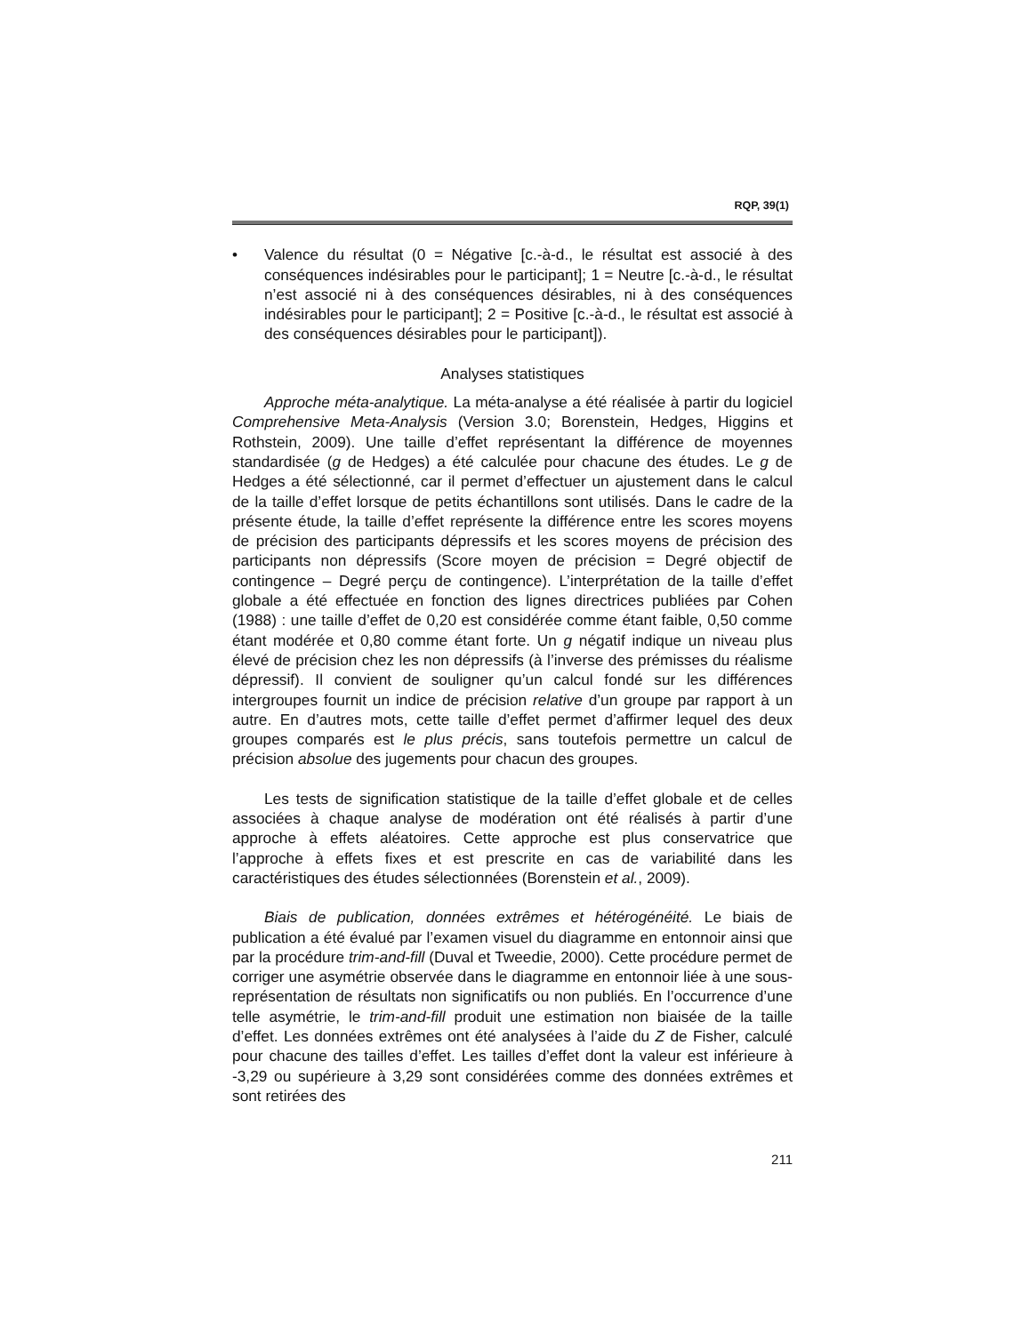RQP, 39(1)
• Valence du résultat (0 = Négative [c.-à-d., le résultat est associé à des conséquences indésirables pour le participant]; 1 = Neutre [c.-à-d., le résultat n’est associé ni à des conséquences désirables, ni à des conséquences indésirables pour le participant]; 2 = Positive [c.-à-d., le résultat est associé à des conséquences désirables pour le participant]).
Analyses statistiques
Approche méta-analytique. La méta-analyse a été réalisée à partir du logiciel Comprehensive Meta-Analysis (Version 3.0; Borenstein, Hedges, Higgins et Rothstein, 2009). Une taille d’effet représentant la différence de moyennes standardisée (g de Hedges) a été calculée pour chacune des études. Le g de Hedges a été sélectionné, car il permet d’effectuer un ajustement dans le calcul de la taille d’effet lorsque de petits échantillons sont utilisés. Dans le cadre de la présente étude, la taille d’effet représente la différence entre les scores moyens de précision des participants dépressifs et les scores moyens de précision des participants non dépressifs (Score moyen de précision = Degré objectif de contingence – Degré perçu de contingence). L’interprétation de la taille d’effet globale a été effectuée en fonction des lignes directrices publiées par Cohen (1988) : une taille d’effet de 0,20 est considérée comme étant faible, 0,50 comme étant modérée et 0,80 comme étant forte. Un g négatif indique un niveau plus élevé de précision chez les non dépressifs (à l’inverse des prémisses du réalisme dépressif). Il convient de souligner qu’un calcul fondé sur les différences intergroupes fournit un indice de précision relative d’un groupe par rapport à un autre. En d’autres mots, cette taille d’effet permet d’affirmer lequel des deux groupes comparés est le plus précis, sans toutefois permettre un calcul de précision absolue des jugements pour chacun des groupes.
Les tests de signification statistique de la taille d’effet globale et de celles associées à chaque analyse de modération ont été réalisés à partir d’une approche à effets aléatoires. Cette approche est plus conservatrice que l’approche à effets fixes et est prescrite en cas de variabilité dans les caractéristiques des études sélectionnées (Borenstein et al., 2009).
Biais de publication, données extrêmes et hétérogénéité. Le biais de publication a été évalué par l’examen visuel du diagramme en entonnoir ainsi que par la procédure trim-and-fill (Duval et Tweedie, 2000). Cette procédure permet de corriger une asymétrie observée dans le diagramme en entonnoir liée à une sous-représentation de résultats non significatifs ou non publiés. En l’occurrence d’une telle asymétrie, le trim-and-fill produit une estimation non biaisée de la taille d’effet. Les données extrêmes ont été analysées à l’aide du Z de Fisher, calculé pour chacune des tailles d’effet. Les tailles d’effet dont la valeur est inférieure à -3,29 ou supérieure à 3,29 sont considérées comme des données extrêmes et sont retirées des
211